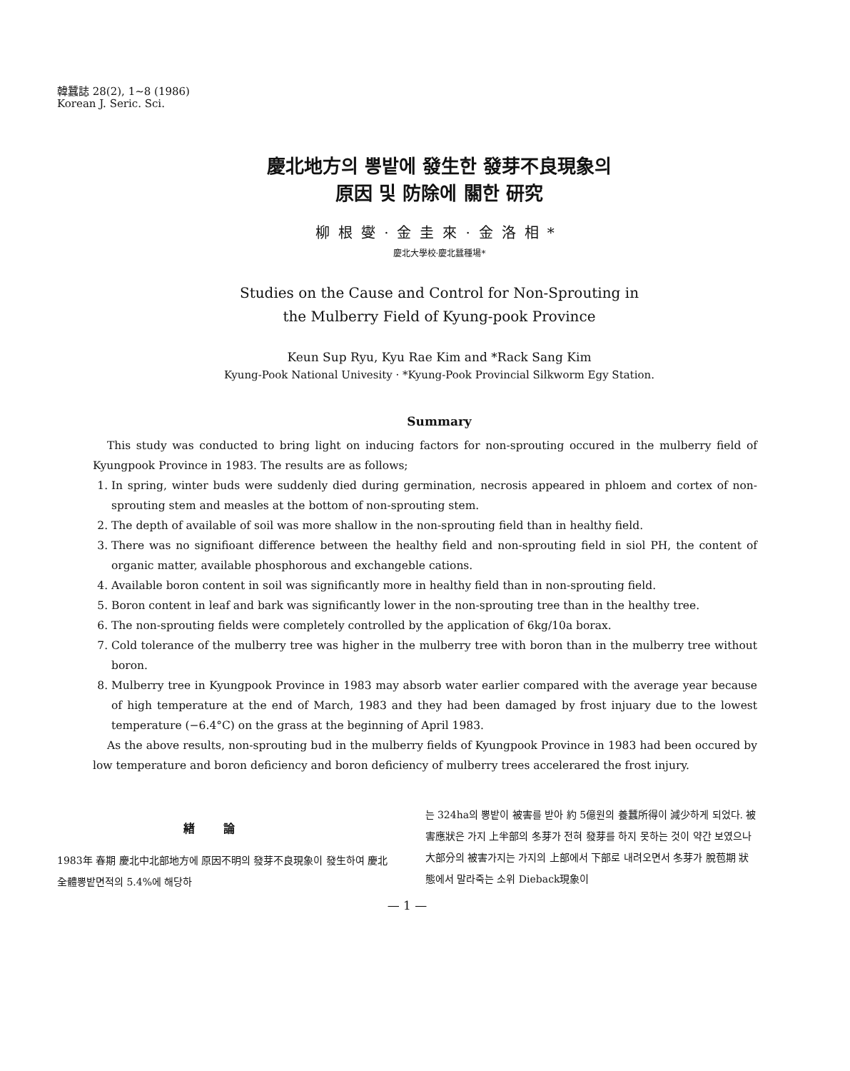韓蠶誌 28(2), 1∼8 (1986)
Korean J. Seric. Sci.
慶北地方의 뽕밭에 發生한 發芽不良現象의
原因 및 防除에 關한 研究
柳根燮·金圭來·金洛相*
慶北大學校·慶北蠶種場*
Studies on the Cause and Control for Non-Sprouting in
the Mulberry Field of Kyung-pook Province
Keun Sup Ryu, Kyu Rae Kim and *Rack Sang Kim
Kyung-Pook National Univesity · *Kyung-Pook Provincial Silkworm Egy Station.
Summary
This study was conducted to bring light on inducing factors for non-sprouting occured in the mulberry field of Kyungpook Province in 1983. The results are as follows;
1. In spring, winter buds were suddenly died during germination, necrosis appeared in phloem and cortex of non-sprouting stem and measles at the bottom of non-sprouting stem.
2. The depth of available of soil was more shallow in the non-sprouting field than in healthy field.
3. There was no signifioant difference between the healthy field and non-sprouting field in siol PH, the content of organic matter, available phosphorous and exchangeble cations.
4. Available boron content in soil was significantly more in healthy field than in non-sprouting field.
5. Boron content in leaf and bark was significantly lower in the non-sprouting tree than in the healthy tree.
6. The non-sprouting fields were completely controlled by the application of 6kg/10a borax.
7. Cold tolerance of the mulberry tree was higher in the mulberry tree with boron than in the mulberry tree without boron.
8. Mulberry tree in Kyungpook Province in 1983 may absorb water earlier compared with the average year because of high temperature at the end of March, 1983 and they had been damaged by frost injuary due to the lowest temperature (−6.4°C) on the grass at the beginning of April 1983.
As the above results, non-sprouting bud in the mulberry fields of Kyungpook Province in 1983 had been occured by low temperature and boron deficiency and boron deficiency of mulberry trees accelerared the frost injury.
緖論
1983年 春期 慶北中北部地方에 原因不明의 發芽不良現象이 發生하여 慶北 全體뽕밭면적의 5.4%에 해당하
는 324ha의 뽕밭이 被害를 받아 約 5億원의 養蠶所得이 減少하게 되었다. 被害應狀은 가지 上半部의 冬芽가 전혀 發芽를 하지 못하는 것이 약간 보였으나 大部分의 被害가지는 가지의 上部에서 下部로 내려오면서 冬芽가 脫苞期 狀態에서 말라죽는 소위 Dieback現象이
— 1 —